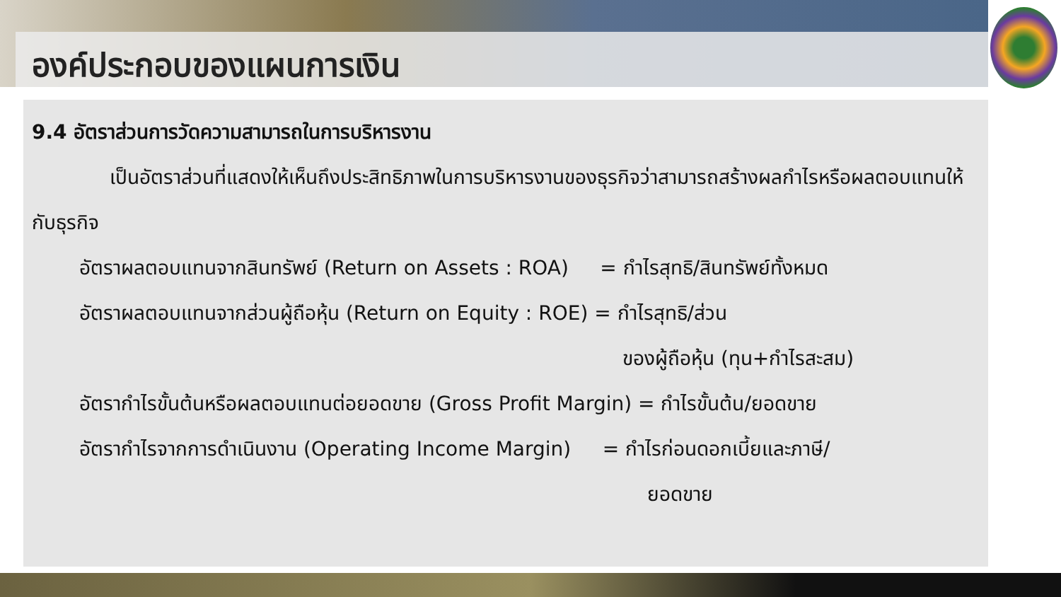องค์ประกอบของแผนการเงิน
9.4 อัตราส่วนการวัดความสามารถในการบริหารงาน
เป็นอัตราส่วนที่แสดงให้เห็นถึงประสิทธิภาพในการบริหารงานของธุรกิจว่าสามารถสร้างผลกำไรหรือผลตอบแทนให้กับธุรกิจ
อัตราผลตอบแทนจากสินทรัพย์ (Return on Assets : ROA) = กำไรสุทธิ/สินทรัพย์ทั้งหมด
อัตราผลตอบแทนจากส่วนผู้ถือหุ้น (Return on Equity : ROE) = กำไรสุทธิ/ส่วน
ของผู้ถือหุ้น (ทุน+กำไรสะสม)
อัตรากำไรขั้นต้นหรือผลตอบแทนต่อยอดขาย (Gross Profit Margin) = กำไรขั้นต้น/ยอดขาย
อัตรากำไรจากการดำเนินงาน (Operating Income Margin) = กำไรก่อนดอกเบี้ยและภาษี/
ยอดขาย